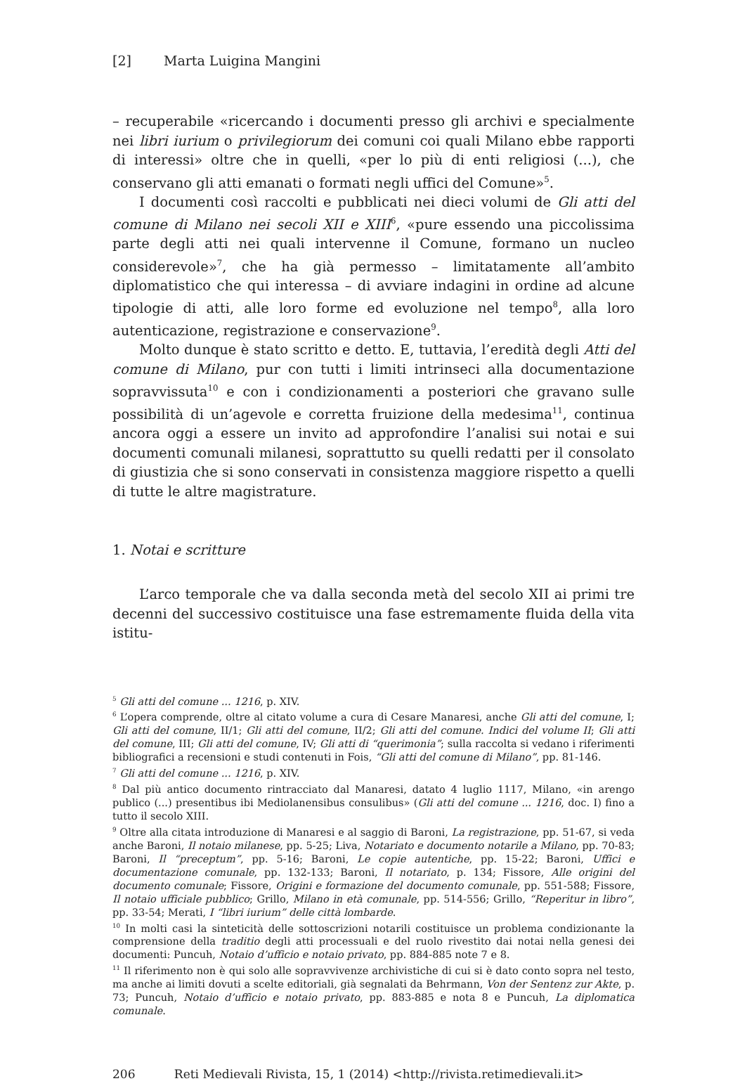[2] Marta Luigina Mangini
– recuperabile «ricercando i documenti presso gli archivi e specialmente nei libri iurium o privilegiorum dei comuni coi quali Milano ebbe rapporti di interessi» oltre che in quelli, «per lo più di enti religiosi (...), che conservano gli atti emanati o formati negli uffici del Comune»<sup>5</sup>.
I documenti così raccolti e pubblicati nei dieci volumi de Gli atti del comune di Milano nei secoli XII e XIII<sup>6</sup>, «pure essendo una piccolissima parte degli atti nei quali intervenne il Comune, formano un nucleo considerevole»<sup>7</sup>, che ha già permesso – limitatamente all’ambito diplomatistico che qui interessa – di avviare indagini in ordine ad alcune tipologie di atti, alle loro forme ed evoluzione nel tempo<sup>8</sup>, alla loro autenticazione, registrazione e conservazione<sup>9</sup>.
Molto dunque è stato scritto e detto. E, tuttavia, l’eredità degli Atti del comune di Milano, pur con tutti i limiti intrinseci alla documentazione sopravvissuta<sup>10</sup> e con i condizionamenti a posteriori che gravano sulle possibilità di un’agevole e corretta fruizione della medesima<sup>11</sup>, continua ancora oggi a essere un invito ad approfondire l’analisi sui notai e sui documenti comunali milanesi, soprattutto su quelli redatti per il consolato di giustizia che si sono conservati in consistenza maggiore rispetto a quelli di tutte le altre magistrature.
1. Notai e scritture
L’arco temporale che va dalla seconda metà del secolo XII ai primi tre decenni del successivo costituisce una fase estremamente fluida della vita istitu-
<sup>5</sup> Gli atti del comune ... 1216, p. XIV.
<sup>6</sup> L’opera comprende, oltre al citato volume a cura di Cesare Manaresi, anche Gli atti del comune, I; Gli atti del comune, II/1; Gli atti del comune, II/2; Gli atti del comune. Indici del volume II; Gli atti del comune, III; Gli atti del comune, IV; Gli atti di “querimonia”; sulla raccolta si vedano i riferimenti bibliografici a recensioni e studi contenuti in Fois, “Gli atti del comune di Milano”, pp. 81-146.
<sup>7</sup> Gli atti del comune ... 1216, p. XIV.
<sup>8</sup> Dal più antico documento rintracciato dal Manaresi, datato 4 luglio 1117, Milano, «in arengo publico (...) presentibus ibi Mediolanensibus consulibus» (Gli atti del comune ... 1216, doc. I) fino a tutto il secolo XIII.
<sup>9</sup> Oltre alla citata introduzione di Manaresi e al saggio di Baroni, La registrazione, pp. 51-67, si veda anche Baroni, Il notaio milanese, pp. 5-25; Liva, Notariato e documento notarile a Milano, pp. 70-83; Baroni, Il “preceptum”, pp. 5-16; Baroni, Le copie autentiche, pp. 15-22; Baroni, Uffici e documentazione comunale, pp. 132-133; Baroni, Il notariato, p. 134; Fissore, Alle origini del documento comunale; Fissore, Origini e formazione del documento comunale, pp. 551-588; Fissore, Il notaio ufficiale pubblico; Grillo, Milano in età comunale, pp. 514-556; Grillo, “Reperitur in libro”, pp. 33-54; Merati, I “libri iurium” delle città lombarde.
<sup>10</sup> In molti casi la sinteticità delle sottoscrizioni notarili costituisce un problema condizionante la comprensione della traditio degli atti processuali e del ruolo rivestito dai notai nella genesi dei documenti: Puncuh, Notaio d’ufficio e notaio privato, pp. 884-885 note 7 e 8.
<sup>11</sup> Il riferimento non è qui solo alle sopravvivenze archivistiche di cui si è dato conto sopra nel testo, ma anche ai limiti dovuti a scelte editoriali, già segnalati da Behrmann, Von der Sentenz zur Akte, p. 73; Puncuh, Notaio d’ufficio e notaio privato, pp. 883-885 e nota 8 e Puncuh, La diplomatica comunale.
206 Reti Medievali Rivista, 15, 1 (2014) <http://rivista.retimedievali.it>